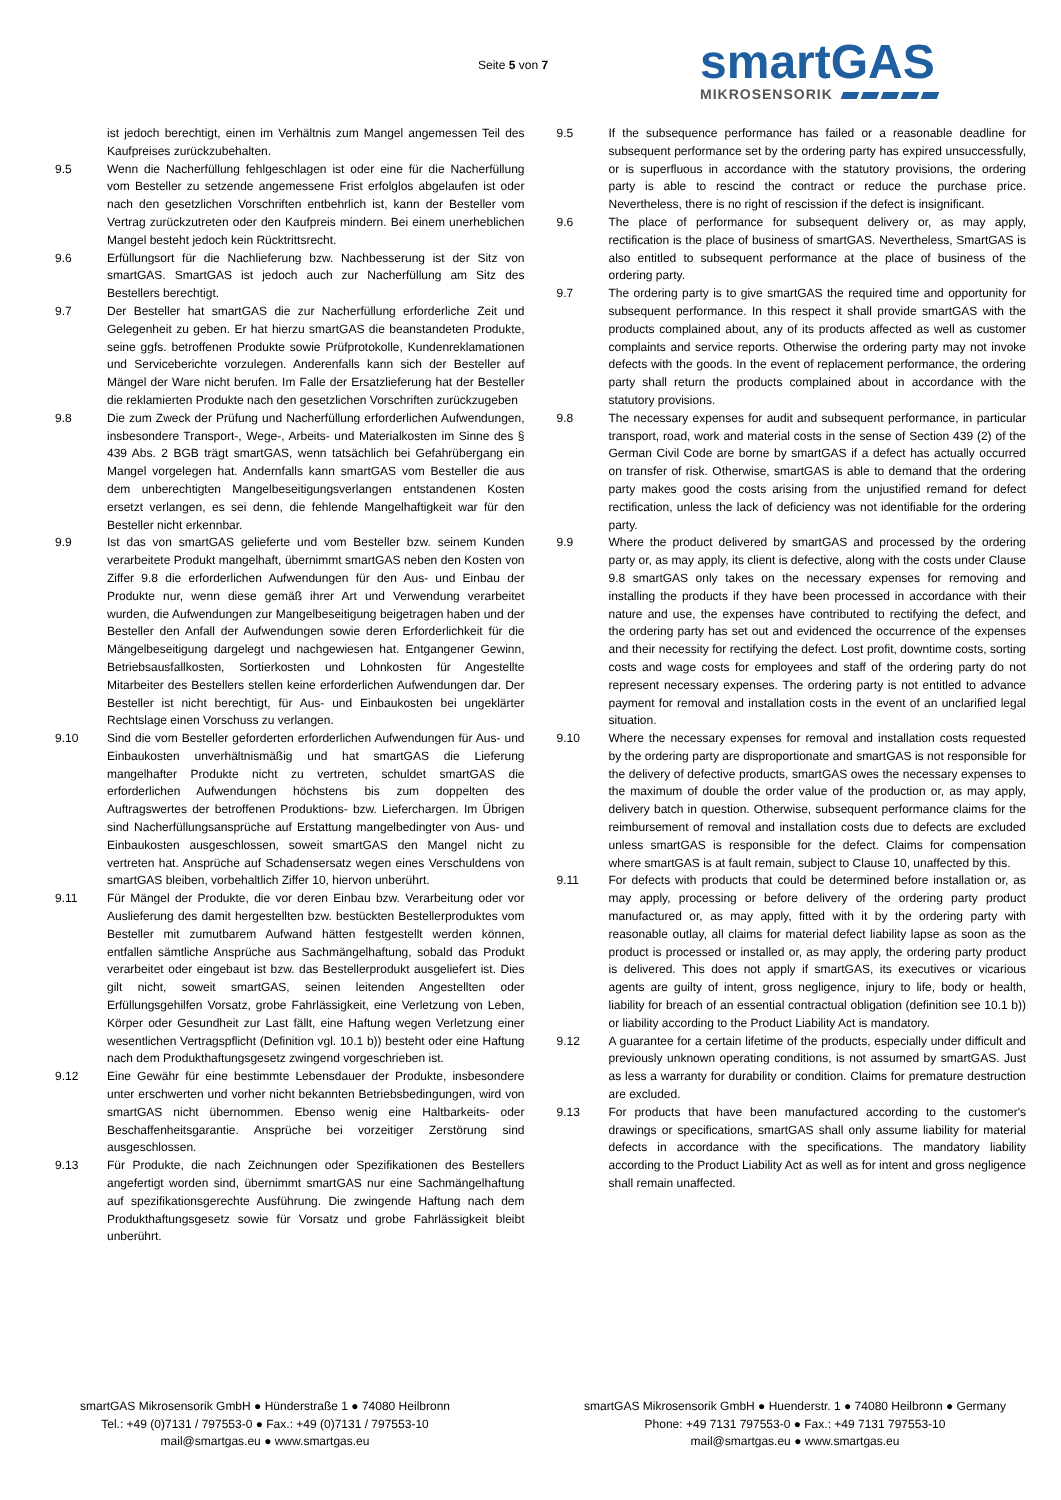Seite 5 von 7
smartGAS
MIKROSENSORIK
ist jedoch berechtigt, einen im Verhältnis zum Mangel angemessen Teil des Kaufpreises zurückzubehalten.
9.5 Wenn die Nacherfüllung fehlgeschlagen ist oder eine für die Nacherfüllung vom Besteller zu setzende angemessene Frist erfolglos abgelaufen ist oder nach den gesetzlichen Vorschriften entbehrlich ist, kann der Besteller vom Vertrag zurückzutreten oder den Kaufpreis mindern. Bei einem unerheblichen Mangel besteht jedoch kein Rücktrittsrecht.
9.6 Erfüllungsort für die Nachlieferung bzw. Nachbesserung ist der Sitz von smartGAS. SmartGAS ist jedoch auch zur Nacherfüllung am Sitz des Bestellers berechtigt.
9.7 Der Besteller hat smartGAS die zur Nacherfüllung erforderliche Zeit und Gelegenheit zu geben. Er hat hierzu smartGAS die beanstandeten Produkte, seine ggfs. betroffenen Produkte sowie Prüfprotokolle, Kundenreklamationen und Serviceberichte vorzulegen. Anderenfalls kann sich der Besteller auf Mängel der Ware nicht berufen. Im Falle der Ersatzlieferung hat der Besteller die reklamierten Produkte nach den gesetzlichen Vorschriften zurückzugeben
9.8 Die zum Zweck der Prüfung und Nacherfüllung erforderlichen Aufwendungen, insbesondere Transport-, Wege-, Arbeits- und Materialkosten im Sinne des § 439 Abs. 2 BGB trägt smartGAS, wenn tatsächlich bei Gefahrübergang ein Mangel vorgelegen hat. Andernfalls kann smartGAS vom Besteller die aus dem unberechtigten Mangelbeseitigungsverlangen entstandenen Kosten ersetzt verlangen, es sei denn, die fehlende Mangelhaftigkeit war für den Besteller nicht erkennbar.
9.9 Ist das von smartGAS gelieferte und vom Besteller bzw. seinem Kunden verarbeitete Produkt mangelhaft, übernimmt smartGAS neben den Kosten von Ziffer 9.8 die erforderlichen Aufwendungen für den Aus- und Einbau der Produkte nur, wenn diese gemäß ihrer Art und Verwendung verarbeitet wurden, die Aufwendungen zur Mangelbeseitigung beigetragen haben und der Besteller den Anfall der Aufwendungen sowie deren Erforderlichkeit für die Mängelbeseitigung dargelegt und nachgewiesen hat. Entgangener Gewinn, Betriebsausfallkosten, Sortierkosten und Lohnkosten für Angestellte Mitarbeiter des Bestellers stellen keine erforderlichen Aufwendungen dar. Der Besteller ist nicht berechtigt, für Aus- und Einbaukosten bei ungeklärter Rechtslage einen Vorschuss zu verlangen.
9.10 Sind die vom Besteller geforderten erforderlichen Aufwendungen für Aus- und Einbaukosten unverhältnismäßig und hat smartGAS die Lieferung mangelhafter Produkte nicht zu vertreten, schuldet smartGAS die erforderlichen Aufwendungen höchstens bis zum doppelten des Auftragswertes der betroffenen Produktions- bzw. Lieferchargen. Im Übrigen sind Nacherfüllungsansprüche auf Erstattung mangelbedingter von Aus- und Einbaukosten ausgeschlossen, soweit smartGAS den Mangel nicht zu vertreten hat. Ansprüche auf Schadensersatz wegen eines Verschuldens von smartGAS bleiben, vorbehaltlich Ziffer 10, hiervon unberührt.
9.11 Für Mängel der Produkte, die vor deren Einbau bzw. Verarbeitung oder vor Auslieferung des damit hergestellten bzw. bestückten Bestellerproduktes vom Besteller mit zumutbarem Aufwand hätten festgestellt werden können, entfallen sämtliche Ansprüche aus Sachmängelhaftung, sobald das Produkt verarbeitet oder eingebaut ist bzw. das Bestellerprodukt ausgeliefert ist. Dies gilt nicht, soweit smartGAS, seinen leitenden Angestellten oder Erfüllungsgehilfen Vorsatz, grobe Fahrlässigkeit, eine Verletzung von Leben, Körper oder Gesundheit zur Last fällt, eine Haftung wegen Verletzung einer wesentlichen Vertragspflicht (Definition vgl. 10.1 b)) besteht oder eine Haftung nach dem Produkthaftungsgesetz zwingend vorgeschrieben ist.
9.12 Eine Gewähr für eine bestimmte Lebensdauer der Produkte, insbesondere unter erschwerten und vorher nicht bekannten Betriebsbedingungen, wird von smartGAS nicht übernommen. Ebenso wenig eine Haltbarkeits- oder Beschaffenheitsgarantie. Ansprüche bei vorzeitiger Zerstörung sind ausgeschlossen.
9.13 Für Produkte, die nach Zeichnungen oder Spezifikationen des Bestellers angefertigt worden sind, übernimmt smartGAS nur eine Sachmängelhaftung auf spezifikationsgerechte Ausführung. Die zwingende Haftung nach dem Produkthaftungsgesetz sowie für Vorsatz und grobe Fahrlässigkeit bleibt unberührt.
9.5 If the subsequence performance has failed or a reasonable deadline for subsequent performance set by the ordering party has expired unsuccessfully, or is superfluous in accordance with the statutory provisions, the ordering party is able to rescind the contract or reduce the purchase price. Nevertheless, there is no right of rescission if the defect is insignificant.
9.6 The place of performance for subsequent delivery or, as may apply, rectification is the place of business of smartGAS. Nevertheless, SmartGAS is also entitled to subsequent performance at the place of business of the ordering party.
9.7 The ordering party is to give smartGAS the required time and opportunity for subsequent performance. In this respect it shall provide smartGAS with the products complained about, any of its products affected as well as customer complaints and service reports. Otherwise the ordering party may not invoke defects with the goods. In the event of replacement performance, the ordering party shall return the products complained about in accordance with the statutory provisions.
9.8 The necessary expenses for audit and subsequent performance, in particular transport, road, work and material costs in the sense of Section 439 (2) of the German Civil Code are borne by smartGAS if a defect has actually occurred on transfer of risk. Otherwise, smartGAS is able to demand that the ordering party makes good the costs arising from the unjustified remand for defect rectification, unless the lack of deficiency was not identifiable for the ordering party.
9.9 Where the product delivered by smartGAS and processed by the ordering party or, as may apply, its client is defective, along with the costs under Clause 9.8 smartGAS only takes on the necessary expenses for removing and installing the products if they have been processed in accordance with their nature and use, the expenses have contributed to rectifying the defect, and the ordering party has set out and evidenced the occurrence of the expenses and their necessity for rectifying the defect. Lost profit, downtime costs, sorting costs and wage costs for employees and staff of the ordering party do not represent necessary expenses. The ordering party is not entitled to advance payment for removal and installation costs in the event of an unclarified legal situation.
9.10 Where the necessary expenses for removal and installation costs requested by the ordering party are disproportionate and smartGAS is not responsible for the delivery of defective products, smartGAS owes the necessary expenses to the maximum of double the order value of the production or, as may apply, delivery batch in question. Otherwise, subsequent performance claims for the reimbursement of removal and installation costs due to defects are excluded unless smartGAS is responsible for the defect. Claims for compensation where smartGAS is at fault remain, subject to Clause 10, unaffected by this.
9.11 For defects with products that could be determined before installation or, as may apply, processing or before delivery of the ordering party product manufactured or, as may apply, fitted with it by the ordering party with reasonable outlay, all claims for material defect liability lapse as soon as the product is processed or installed or, as may apply, the ordering party product is delivered. This does not apply if smartGAS, its executives or vicarious agents are guilty of intent, gross negligence, injury to life, body or health, liability for breach of an essential contractual obligation (definition see 10.1 b)) or liability according to the Product Liability Act is mandatory.
9.12 A guarantee for a certain lifetime of the products, especially under difficult and previously unknown operating conditions, is not assumed by smartGAS. Just as less a warranty for durability or condition. Claims for premature destruction are excluded.
9.13 For products that have been manufactured according to the customer's drawings or specifications, smartGAS shall only assume liability for material defects in accordance with the specifications. The mandatory liability according to the Product Liability Act as well as for intent and gross negligence shall remain unaffected.
smartGAS Mikrosensorik GmbH ● Hünderstraße 1 ● 74080 Heilbronn
Tel.: +49 (0)7131 / 797553-0 ● Fax.: +49 (0)7131 / 797553-10
mail@smartgas.eu ● www.smartgas.eu
smartGAS Mikrosensorik GmbH ● Huenderstr. 1 ● 74080 Heilbronn ● Germany
Phone: +49 7131 797553-0 ● Fax.: +49 7131 797553-10
mail@smartgas.eu ● www.smartgas.eu